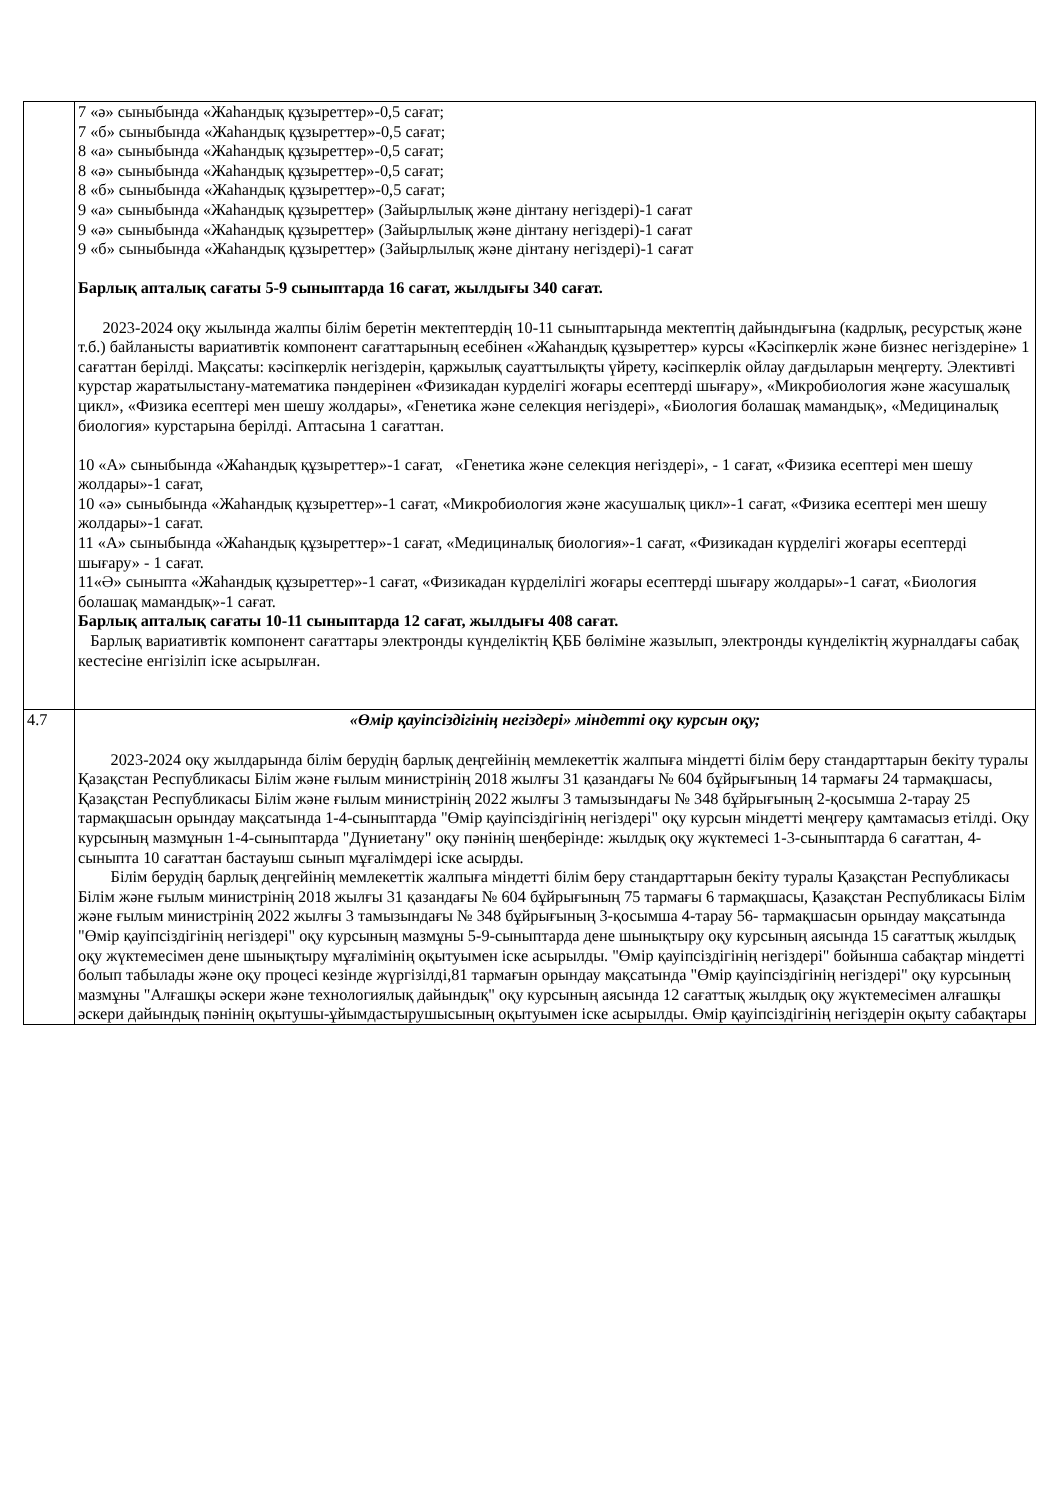| | 7 «ә» сыныбында «Жаһандық құзыреттер»-0,5 сағат; 7 «б» сыныбында «Жаһандық құзыреттер»-0,5 сағат; 8 «а» сыныбында «Жаһандық құзыреттер»-0,5 сағат; 8 «ә» сыныбында «Жаһандық құзыреттер»-0,5 сағат; 8 «б» сыныбында «Жаһандық құзыреттер»-0,5 сағат; 9 «а» сыныбында «Жаһандық құзыреттер» (Зайырлылық және дінтану негіздері)-1 сағат 9 «ә» сыныбында «Жаһандық құзыреттер» (Зайырлылық және дінтану негіздері)-1 сағат 9 «б» сыныбында «Жаһандық құзыреттер» (Зайырлылық және дінтану негіздері)-1 сағат Барлық апталық сағаты 5-9 сыныптарда 16 сағат, жылдығы 340 сағат. 2023-2024 оқу жылында жалпы білім беретін мектептердің 10-11 сыныптарында мектептің дайындығына (кадрлық, ресурстық және т.б.) байланысты вариативтік компонент сағаттарының есебінен «Жаһандық құзыреттер» курсы «Кәсіпкерлік және бизнес негіздеріне» 1 сағаттан берілді. Мақсаты: кәсіпкерлік негіздерін, қаржылық сауаттылықты үйрету, кәсіпкерлік ойлау дағдыларын меңгерту. Элективті курстар жаратылыстану-математика пәндерінен «Физикадан курделігі жоғары есептерді шығару», «Микробиология және жасушалық цикл», «Физика есептері мен шешу жолдары», «Генетика және селекция негіздері», «Биология болашақ мамандық», «Медициналық биология» курстарына берілді. Аптасына 1 сағаттан. 10 «А» сыныбында «Жаһандық құзыреттер»-1 сағат, «Генетика және селекция негіздері», - 1 сағат, «Физика есептері мен шешу жолдары»-1 сағат, 10 «ә» сыныбында «Жаһандық құзыреттер»-1 сағат, «Микробиология және жасушалық цикл»-1 сағат, «Физика есептері мен шешу жолдары»-1 сағат. 11 «А» сыныбында «Жаһандық құзыреттер»-1 сағат, «Медициналық биология»-1 сағат, «Физикадан күрделігі жоғары есептерді шығару» - 1 сағат. 11«Ә» сыныпта «Жаһандық құзыреттер»-1 сағат, «Физикадан күрделілігі жоғары есептерді шығару жолдары»-1 сағат, «Биология болашақ мамандық»-1 сағат. Барлық апталық сағаты 10-11 сыныптарда 12 сағат, жылдығы 408 сағат. Барлық вариативтік компонент сағаттары электронды күнделіктің ҚББ бөліміне жазылып, электронды күнделіктің журналдағы сабақ кестесіне енгізіліп іске асырылған. |
| 4.7 | «Өмір қауіпсіздігінің негіздері» міндетті оқу курсын оқу; 2023-2024 оқу жылдарында білім берудің барлық деңгейінің мемлекеттік жалпыға міндетті білім беру стандарттарын бекіту туралы Қазақстан Республикасы Білім және ғылым министрінің 2018 жылғы 31 қазандағы № 604 бұйрығының 14 тармағы 24 тармақшасы, Қазақстан Республикасы Білім және ғылым министрінің 2022 жылғы 3 тамызындағы № 348 бұйрығының 2-қосымша 2-тарау 25 тармақшасын орындау мақсатында 1-4-сыныптарда "Өмір қауіпсіздігінің негіздері" оқу курсын міндетті меңгеру қамтамасыз етілді. Оқу курсының мазмұнын 1-4-сыныптарда "Дүниетану" оқу пәнінің шеңберінде: жылдық оқу жүктемесі 1-3-сыныптарда 6 сағаттан, 4-сыныпта 10 сағаттан бастауыш сынып мұғалімдері іске асырды. Білім берудің барлық деңгейінің мемлекеттік жалпыға міндетті білім беру стандарттарын бекіту туралы Қазақстан Республикасы Білім және ғылым министрінің 2018 жылғы 31 қазандағы № 604 бұйрығының 75 тармағы 6 тармақшасы, Қазақстан Республикасы Білім және ғылым министрінің 2022 жылғы 3 тамызындағы № 348 бұйрығының 3-қосымша 4-тарау 56- тармақшасын орындау мақсатында "Өмір қауіпсіздігінің негіздері" оқу курсының мазмұны 5-9-сыныптарда дене шынықтыру оқу курсының аясында 15 сағаттық жылдық оқу жүктемесімен дене шынықтыру мұғалімінің оқытуымен іске асырылды. "Өмір қауіпсіздігінің негіздері" бойынша сабақтар міндетті болып табылады және оқу процесі кезінде жүргізілді,81 тармағын орындау мақсатында "Өмір қауіпсіздігінің негіздері" оқу курсының мазмұны "Алғашқы әскери және технологиялық дайындық" оқу курсының аясында 12 сағаттық жылдық оқу жүктемесімен алғашқы әскери дайындық пәнінің оқытушы-ұйымдастырушысының оқытуымен іске асырылды. Өмір қауіпсіздігінің негіздерін оқыту сабақтары |